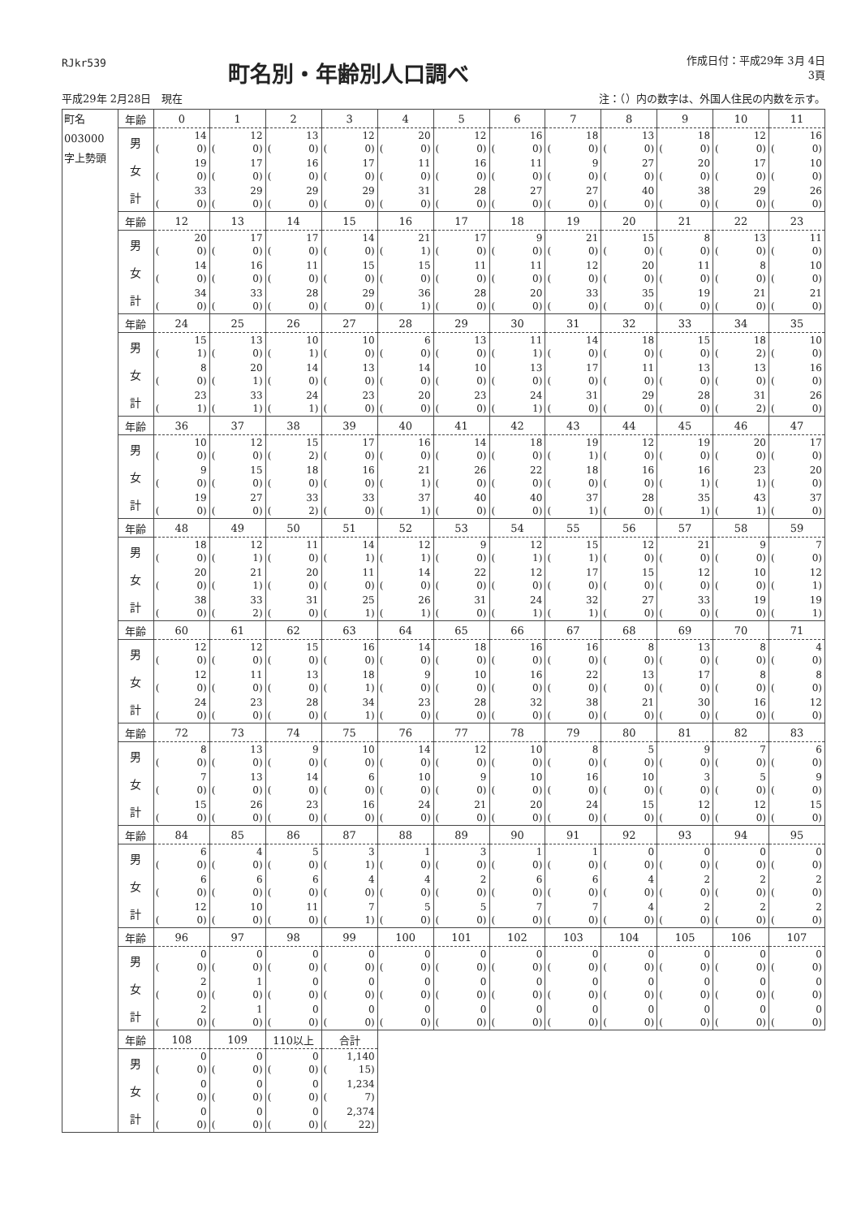RJkr539
町名別・年齢別人口調べ
作成日付：平成29年 3月 4日
3頁
平成29年 2月28日　現在 注：（）内の数字は、外国人住民の内数を示す。
| 町名 003000 字上勢頭 | 年齢 | 0 | 1 | 2 | 3 | 4 | 5 | 6 | 7 | 8 | 9 | 10 | 11 |
| | 男 | 14 ( 0) | 12 ( 0) | 13 ( 0) | 12 ( 0) | 20 ( 0) | 12 ( 0) | 16 ( 0) | 18 ( 0) | 13 ( 0) | 18 ( 0) | 12 ( 0) | 16 ( 0) |
| | 女 | 19 ( 0) | 17 ( 0) | 16 ( 0) | 17 ( 0) | 11 ( 0) | 16 ( 0) | 11 ( 0) | 9 ( 0) | 27 ( 0) | 20 ( 0) | 17 ( 0) | 10 ( 0) |
| | 計 | 33 ( 0) | 29 ( 0) | 29 ( 0) | 29 ( 0) | 31 ( 0) | 28 ( 0) | 27 ( 0) | 27 ( 0) | 40 ( 0) | 38 ( 0) | 29 ( 0) | 26 ( 0) |
| | 年齢 | 12 | 13 | 14 | 15 | 16 | 17 | 18 | 19 | 20 | 21 | 22 | 23 |
| | 男 | 20 ( 0) | 17 ( 0) | 17 ( 0) | 14 ( 0) | 21 ( 1) | 17 ( 0) | 9 ( 0) | 21 ( 0) | 15 ( 0) | 8 ( 0) | 13 ( 0) | 11 ( 0) |
| | 女 | 14 ( 0) | 16 ( 0) | 11 ( 0) | 15 ( 0) | 15 ( 0) | 11 ( 0) | 11 ( 0) | 12 ( 0) | 20 ( 0) | 11 ( 0) | 8 ( 0) | 10 ( 0) |
| | 計 | 34 ( 0) | 33 ( 0) | 28 ( 0) | 29 ( 0) | 36 ( 1) | 28 ( 0) | 20 ( 0) | 33 ( 0) | 35 ( 0) | 19 ( 0) | 21 ( 0) | 21 ( 0) |
| | 年齢 | 24 | 25 | 26 | 27 | 28 | 29 | 30 | 31 | 32 | 33 | 34 | 35 |
| | 男 | 15 ( 1) | 13 ( 0) | 10 ( 1) | 10 ( 0) | 6 ( 0) | 13 ( 0) | 11 ( 1) | 14 ( 0) | 18 ( 0) | 15 ( 0) | 18 ( 2) | 10 ( 0) |
| | 女 | 8 ( 0) | 20 ( 1) | 14 ( 0) | 13 ( 0) | 14 ( 0) | 10 ( 0) | 13 ( 0) | 17 ( 0) | 11 ( 0) | 13 ( 0) | 13 ( 0) | 16 ( 0) |
| | 計 | 23 ( 1) | 33 ( 1) | 24 ( 1) | 23 ( 0) | 20 ( 0) | 23 ( 0) | 24 ( 1) | 31 ( 0) | 29 ( 0) | 28 ( 0) | 31 ( 2) | 26 ( 0) |
| | 年齢 | 36 | 37 | 38 | 39 | 40 | 41 | 42 | 43 | 44 | 45 | 46 | 47 |
| | 男 | 10 ( 0) | 12 ( 0) | 15 ( 2) | 17 ( 0) | 16 ( 0) | 14 ( 0) | 18 ( 0) | 19 ( 1) | 12 ( 0) | 19 ( 0) | 20 ( 0) | 17 ( 0) |
| | 女 | 9 ( 0) | 15 ( 0) | 18 ( 0) | 16 ( 0) | 21 ( 1) | 26 ( 0) | 22 ( 0) | 18 ( 0) | 16 ( 0) | 16 ( 1) | 23 ( 1) | 20 ( 0) |
| | 計 | 19 ( 0) | 27 ( 0) | 33 ( 2) | 33 ( 0) | 37 ( 1) | 40 ( 0) | 40 ( 0) | 37 ( 1) | 28 ( 0) | 35 ( 1) | 43 ( 1) | 37 ( 0) |
| | 年齢 | 48 | 49 | 50 | 51 | 52 | 53 | 54 | 55 | 56 | 57 | 58 | 59 |
| | 男 | 18 ( 0) | 12 ( 1) | 11 ( 0) | 14 ( 1) | 12 ( 1) | 9 ( 0) | 12 ( 1) | 15 ( 1) | 12 ( 0) | 21 ( 0) | 9 ( 0) | 7 ( 0) |
| | 女 | 20 ( 0) | 21 ( 1) | 20 ( 0) | 11 ( 0) | 14 ( 0) | 22 ( 0) | 12 ( 0) | 17 ( 0) | 15 ( 0) | 12 ( 0) | 10 ( 0) | 12 ( 1) |
| | 計 | 38 ( 0) | 33 ( 2) | 31 ( 0) | 25 ( 1) | 26 ( 1) | 31 ( 0) | 24 ( 1) | 32 ( 1) | 27 ( 0) | 33 ( 0) | 19 ( 0) | 19 ( 1) |
| | 年齢 | 60 | 61 | 62 | 63 | 64 | 65 | 66 | 67 | 68 | 69 | 70 | 71 |
| | 男 | 12 ( 0) | 12 ( 0) | 15 ( 0) | 16 ( 0) | 14 ( 0) | 18 ( 0) | 16 ( 0) | 16 ( 0) | 8 ( 0) | 13 ( 0) | 8 ( 0) | 4 ( 0) |
| | 女 | 12 ( 0) | 11 ( 0) | 13 ( 0) | 18 ( 1) | 9 ( 0) | 10 ( 0) | 16 ( 0) | 22 ( 0) | 13 ( 0) | 17 ( 0) | 8 ( 0) | 8 ( 0) |
| | 計 | 24 ( 0) | 23 ( 0) | 28 ( 0) | 34 ( 1) | 23 ( 0) | 28 ( 0) | 32 ( 0) | 38 ( 0) | 21 ( 0) | 30 ( 0) | 16 ( 0) | 12 ( 0) |
| | 年齢 | 72 | 73 | 74 | 75 | 76 | 77 | 78 | 79 | 80 | 81 | 82 | 83 |
| | 男 | 8 ( 0) | 13 ( 0) | 9 ( 0) | 10 ( 0) | 14 ( 0) | 12 ( 0) | 10 ( 0) | 8 ( 0) | 5 ( 0) | 9 ( 0) | 7 ( 0) | 6 ( 0) |
| | 女 | 7 ( 0) | 13 ( 0) | 14 ( 0) | 6 ( 0) | 10 ( 0) | 9 ( 0) | 10 ( 0) | 16 ( 0) | 10 ( 0) | 3 ( 0) | 5 ( 0) | 9 ( 0) |
| | 計 | 15 ( 0) | 26 ( 0) | 23 ( 0) | 16 ( 0) | 24 ( 0) | 21 ( 0) | 20 ( 0) | 24 ( 0) | 15 ( 0) | 12 ( 0) | 12 ( 0) | 15 ( 0) |
| | 年齢 | 84 | 85 | 86 | 87 | 88 | 89 | 90 | 91 | 92 | 93 | 94 | 95 |
| | 男 | 6 ( 0) | 4 ( 0) | 5 ( 0) | 3 ( 1) | 1 ( 0) | 3 ( 0) | 1 ( 0) | 1 ( 0) | 0 ( 0) | 0 ( 0) | 0 ( 0) | 0 ( 0) |
| | 女 | 6 ( 0) | 6 ( 0) | 6 ( 0) | 4 ( 0) | 4 ( 0) | 2 ( 0) | 6 ( 0) | 6 ( 0) | 4 ( 0) | 2 ( 0) | 2 ( 0) | 2 ( 0) |
| | 計 | 12 ( 0) | 10 ( 0) | 11 ( 0) | 7 ( 1) | 5 ( 0) | 5 ( 0) | 7 ( 0) | 7 ( 0) | 4 ( 0) | 2 ( 0) | 2 ( 0) | 2 ( 0) |
| | 年齢 | 96 | 97 | 98 | 99 | 100 | 101 | 102 | 103 | 104 | 105 | 106 | 107 |
| | 男 | 0 ( 0) | 0 ( 0) | 0 ( 0) | 0 ( 0) | 0 ( 0) | 0 ( 0) | 0 ( 0) | 0 ( 0) | 0 ( 0) | 0 ( 0) | 0 ( 0) | 0 ( 0) |
| | 女 | 2 ( 0) | 1 ( 0) | 0 ( 0) | 0 ( 0) | 0 ( 0) | 0 ( 0) | 0 ( 0) | 0 ( 0) | 0 ( 0) | 0 ( 0) | 0 ( 0) | 0 ( 0) |
| | 計 | 2 ( 0) | 1 ( 0) | 0 ( 0) | 0 ( 0) | 0 ( 0) | 0 ( 0) | 0 ( 0) | 0 ( 0) | 0 ( 0) | 0 ( 0) | 0 ( 0) | 0 ( 0) |
| | 年齢 | 108 | 109 | 110以上 | 合計 | | | | | | | | |
| | 男 | 0 ( 0) | 0 ( 0) | 0 ( 0) | 1,140 ( 15) | | | | | | | | |
| | 女 | 0 ( 0) | 0 ( 0) | 0 ( 0) | 1,234 ( 7) | | | | | | | | |
| | 計 | 0 ( 0) | 0 ( 0) | 0 ( 0) | 2,374 ( 22) | | | | | | | | |